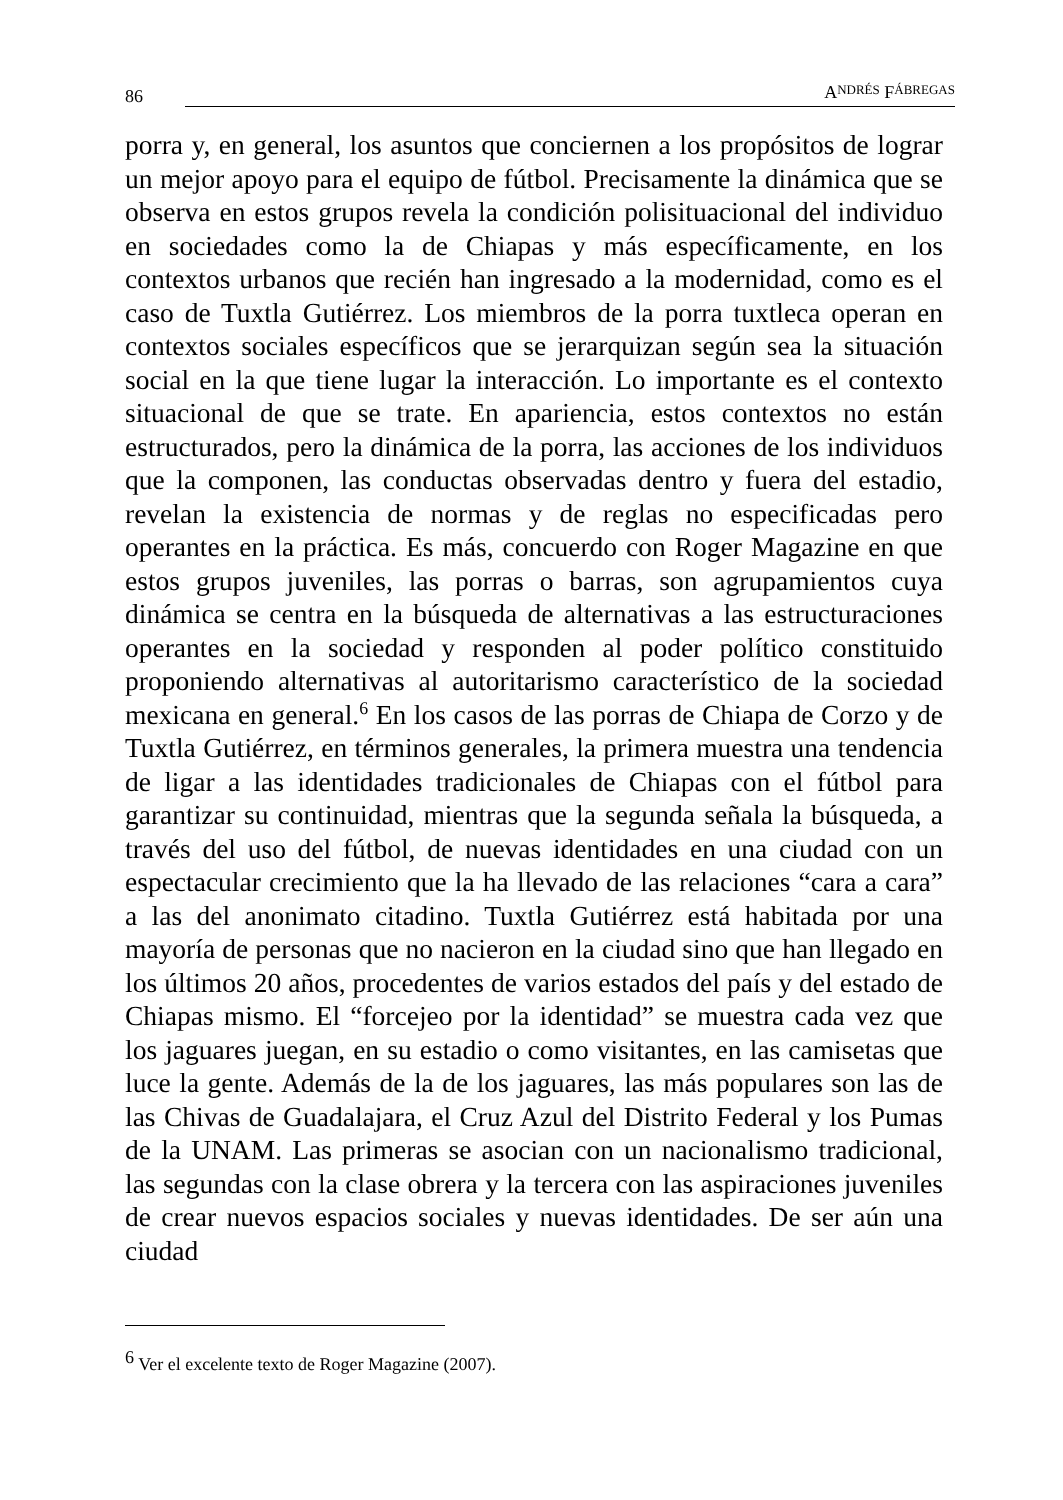86 A NDRÉS F ÁBREGAS
porra y, en general, los asuntos que conciernen a los propósitos de lograr un mejor apoyo para el equipo de fútbol. Precisamente la dinámica que se observa en estos grupos revela la condición polisituacional del individuo en sociedades como la de Chiapas y más específicamente, en los contextos urbanos que recién han ingresado a la modernidad, como es el caso de Tuxtla Gutiérrez. Los miembros de la porra tuxtleca operan en contextos sociales específicos que se jerarquizan según sea la situación social en la que tiene lugar la interacción. Lo importante es el contexto situacional de que se trate. En apariencia, estos contextos no están estructurados, pero la dinámica de la porra, las acciones de los individuos que la componen, las conductas observadas dentro y fuera del estadio, revelan la existencia de normas y de reglas no especificadas pero operantes en la práctica. Es más, concuerdo con Roger Magazine en que estos grupos juveniles, las porras o barras, son agrupamientos cuya dinámica se centra en la búsqueda de alternativas a las estructuraciones operantes en la sociedad y responden al poder político constituido proponiendo alternativas al autoritarismo característico de la sociedad mexicana en general.<sup>6</sup> En los casos de las porras de Chiapa de Corzo y de Tuxtla Gutiérrez, en términos generales, la primera muestra una tendencia de ligar a las identidades tradicionales de Chiapas con el fútbol para garantizar su continuidad, mientras que la segunda señala la búsqueda, a través del uso del fútbol, de nuevas identidades en una ciudad con un espectacular crecimiento que la ha llevado de las relaciones “cara a cara” a las del anonimato citadino. Tuxtla Gutiérrez está habitada por una mayoría de personas que no nacieron en la ciudad sino que han llegado en los últimos 20 años, procedentes de varios estados del país y del estado de Chiapas mismo. El “forcejeo por la identidad” se muestra cada vez que los jaguares juegan, en su estadio o como visitantes, en las camisetas que luce la gente. Además de la de los jaguares, las más populares son las de las Chivas de Guadalajara, el Cruz Azul del Distrito Federal y los Pumas de la UNAM. Las primeras se asocian con un nacionalismo tradicional, las segundas con la clase obrera y la tercera con las aspiraciones juveniles de crear nuevos espacios sociales y nuevas identidades. De ser aún una ciudad
<sup>6</sup> Ver el excelente texto de Roger Magazine (2007).